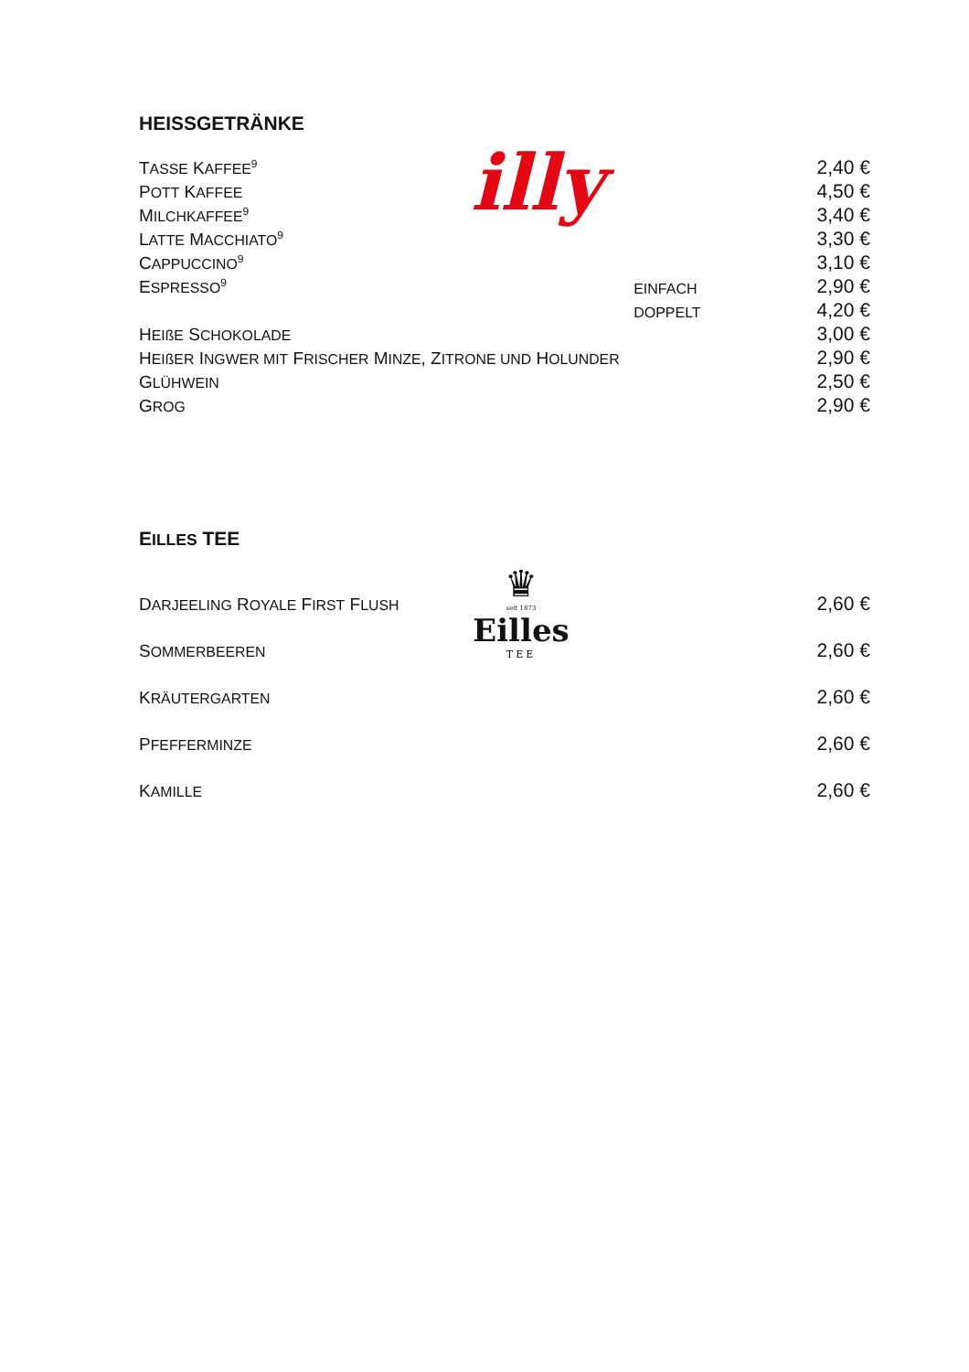HEISSGETRÄNKE
| T ASSE K AFFEE<sup>9</sup> | | 2,40 € |
| P OTT K AFFEE | | 4,50 € |
| M ILCHKAFFEE<sup>9</sup> | | 3,40 € |
| L ATTE M ACCHIATO<sup>9</sup> | | 3,30 € |
| C APPUCCINO<sup>9</sup> | | 3,10 € |
| E SPRESSO<sup>9</sup> | EINFACH | 2,90 € |
| | DOPPELT | 4,20 € |
| H EIßE S CHOKOLADE | | 3,00 € |
| H EIßER I NGWER MIT F RISCHER M INZE , Z ITRONE UND H OLUNDER | | 2,90 € |
| G LÜHWEIN | | 2,50 € |
| G ROG | | 2,90 € |
illy
EILLES TEE
| D ARJEELING R OYALE F IRST F LUSH | 2,60 € |
| S OMMERBEEREN | 2,60 € |
| K RÄUTERGARTEN | 2,60 € |
| P FEFFERMINZE | 2,60 € |
| K AMILLE | 2,60 € |
♛
seit 1873
Eilles
TEE